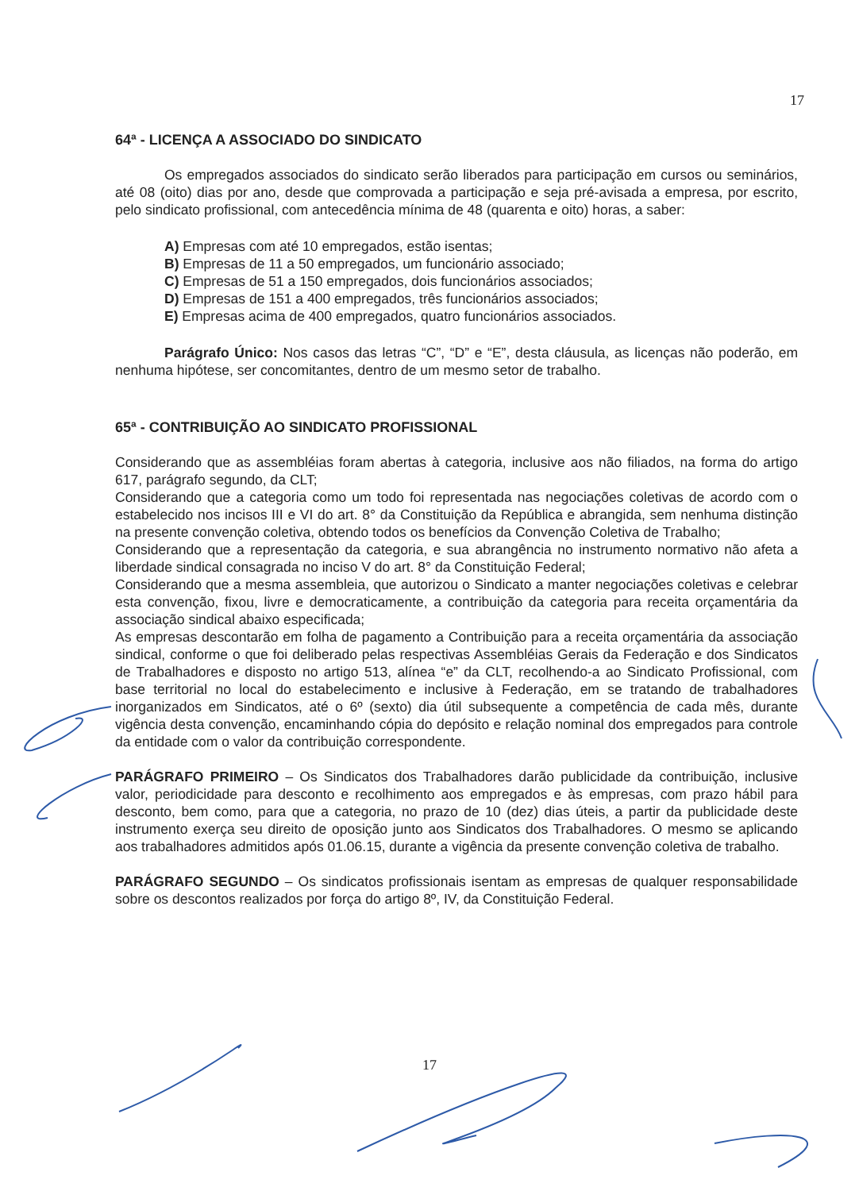17
64ª - LICENÇA A ASSOCIADO DO SINDICATO
Os empregados associados do sindicato serão liberados para participação em cursos ou seminários, até 08 (oito) dias por ano, desde que comprovada a participação e seja pré-avisada a empresa, por escrito, pelo sindicato profissional, com antecedência mínima de 48 (quarenta e oito) horas, a saber:
A) Empresas com até 10 empregados, estão isentas;
B) Empresas de 11 a 50 empregados, um funcionário associado;
C) Empresas de 51 a 150 empregados, dois funcionários associados;
D) Empresas de 151 a 400 empregados, três funcionários associados;
E) Empresas acima de 400 empregados, quatro funcionários associados.
Parágrafo Único: Nos casos das letras “C”, “D” e “E”, desta cláusula, as licenças não poderão, em nenhuma hipótese, ser concomitantes, dentro de um mesmo setor de trabalho.
65ª - CONTRIBUIÇÃO AO SINDICATO PROFISSIONAL
Considerando que as assembléias foram abertas à categoria, inclusive aos não filiados, na forma do artigo 617, parágrafo segundo, da CLT;
Considerando que a categoria como um todo foi representada nas negociações coletivas de acordo com o estabelecido nos incisos III e VI do art. 8° da Constituição da República e abrangida, sem nenhuma distinção na presente convenção coletiva, obtendo todos os benefícios da Convenção Coletiva de Trabalho;
Considerando que a representação da categoria, e sua abrangência no instrumento normativo não afeta a liberdade sindical consagrada no inciso V do art. 8° da Constituição Federal;
Considerando que a mesma assembleia, que autorizou o Sindicato a manter negociações coletivas e celebrar esta convenção, fixou, livre e democraticamente, a contribuição da categoria para receita orçamentária da associação sindical abaixo especificada;
As empresas descontarão em folha de pagamento a Contribuição para a receita orçamentária da associação sindical, conforme o que foi deliberado pelas respectivas Assembléias Gerais da Federação e dos Sindicatos de Trabalhadores e disposto no artigo 513, alínea “e” da CLT, recolhendo-a ao Sindicato Profissional, com base territorial no local do estabelecimento e inclusive à Federação, em se tratando de trabalhadores inorganizados em Sindicatos, até o 6º (sexto) dia útil subsequente a competência de cada mês, durante vigência desta convenção, encaminhando cópia do depósito e relação nominal dos empregados para controle da entidade com o valor da contribuição correspondente.
PARÁGRAFO PRIMEIRO – Os Sindicatos dos Trabalhadores darão publicidade da contribuição, inclusive valor, periodicidade para desconto e recolhimento aos empregados e às empresas, com prazo hábil para desconto, bem como, para que a categoria, no prazo de 10 (dez) dias úteis, a partir da publicidade deste instrumento exerça seu direito de oposição junto aos Sindicatos dos Trabalhadores. O mesmo se aplicando aos trabalhadores admitidos após 01.06.15, durante a vigência da presente convenção coletiva de trabalho.
PARÁGRAFO SEGUNDO – Os sindicatos profissionais isentam as empresas de qualquer responsabilidade sobre os descontos realizados por força do artigo 8º, IV, da Constituição Federal.
17